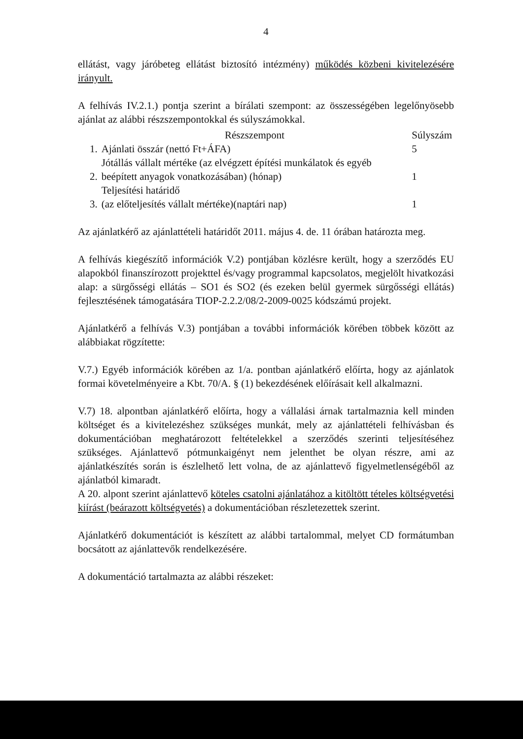4
ellátást, vagy járóbeteg ellátást biztosító intézmény) működés közbeni kivitelezésére irányult.
A felhívás IV.2.1.) pontja szerint a bírálati szempont: az összességében legelőnyösebb ajánlat az alábbi részszempontokkal és súlyszámokkal.
| | Részszempont | Súlyszám |
| --- | --- | --- |
| 1. | Ajánlati összár (nettó Ft+ÁFA) | 5 |
| 2. | Jótállás vállalt mértéke (az elvégzett építési munkálatok és egyéb beépített anyagok vonatkozásában) (hónap) | 1 |
| 3. | Teljesítési határidő (az előteljesítés vállalt mértéke)(naptári nap) | 1 |
Az ajánlatkérő az ajánlattételi határidőt 2011. május 4. de. 11 órában határozta meg.
A felhívás kiegészítő információk V.2) pontjában közlésre került, hogy a szerződés EU alapokból finanszírozott projekttel és/vagy programmal kapcsolatos, megjelölt hivatkozási alap: a sürgősségi ellátás – SO1 és SO2 (és ezeken belül gyermek sürgősségi ellátás) fejlesztésének támogatására TIOP-2.2.2/08/2-2009-0025 kódszámú projekt.
Ajánlatkérő a felhívás V.3) pontjában a további információk körében többek között az alábbiakat rögzítette:
V.7.) Egyéb információk körében az 1/a. pontban ajánlatkérő előírta, hogy az ajánlatok formai követelményeire a Kbt. 70/A. § (1) bekezdésének előírásait kell alkalmazni.
V.7) 18. alpontban ajánlatkérő előírta, hogy a vállalási árnak tartalmaznia kell minden költséget és a kivitelezéshez szükséges munkát, mely az ajánlattételi felhívásban és dokumentációban meghatározott feltételekkel a szerződés szerinti teljesítéséhez szükséges. Ajánlattevő pótmunkaigényt nem jelenthet be olyan részre, ami az ajánlatkészítés során is észlelhető lett volna, de az ajánlattevő figyelmetlenségéből az ajánlatból kimaradt.
A 20. alpont szerint ajánlattevő köteles csatolni ajánlatához a kitöltött tételes költségvetési kiírást (beárazott költségvetés) a dokumentációban részletezettek szerint.
Ajánlatkérő dokumentációt is készített az alábbi tartalommal, melyet CD formátumban bocsátott az ajánlattevők rendelkezésére.
A dokumentáció tartalmazta az alábbi részeket: